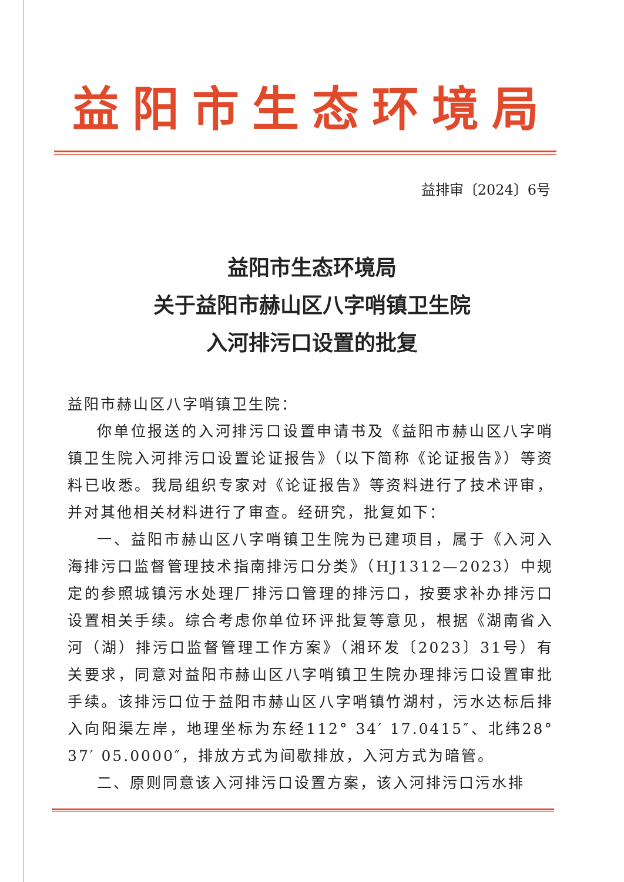益阳市生态环境局
益排审〔2024〕6号
益阳市生态环境局
关于益阳市赫山区八字哨镇卫生院
入河排污口设置的批复
益阳市赫山区八字哨镇卫生院：
你单位报送的入河排污口设置申请书及《益阳市赫山区八字哨镇卫生院入河排污口设置论证报告》（以下简称《论证报告》）等资料已收悉。我局组织专家对《论证报告》等资料进行了技术评审，并对其他相关材料进行了审查。经研究，批复如下：
一、益阳市赫山区八字哨镇卫生院为已建项目，属于《入河入海排污口监督管理技术指南排污口分类》（HJ1312—2023）中规定的参照城镇污水处理厂排污口管理的排污口，按要求补办排污口设置相关手续。综合考虑你单位环评批复等意见，根据《湖南省入河（湖）排污口监督管理工作方案》（湘环发〔2023〕31号）有关要求，同意对益阳市赫山区八字哨镇卫生院办理排污口设置审批手续。该排污口位于益阳市赫山区八字哨镇竹湖村，污水达标后排入向阳渠左岸，地理坐标为东经112° 34′ 17.0415″、北纬28° 37′ 05.0000″，排放方式为间歇排放，入河方式为暗管。
二、原则同意该入河排污口设置方案，该入河排污口污水排